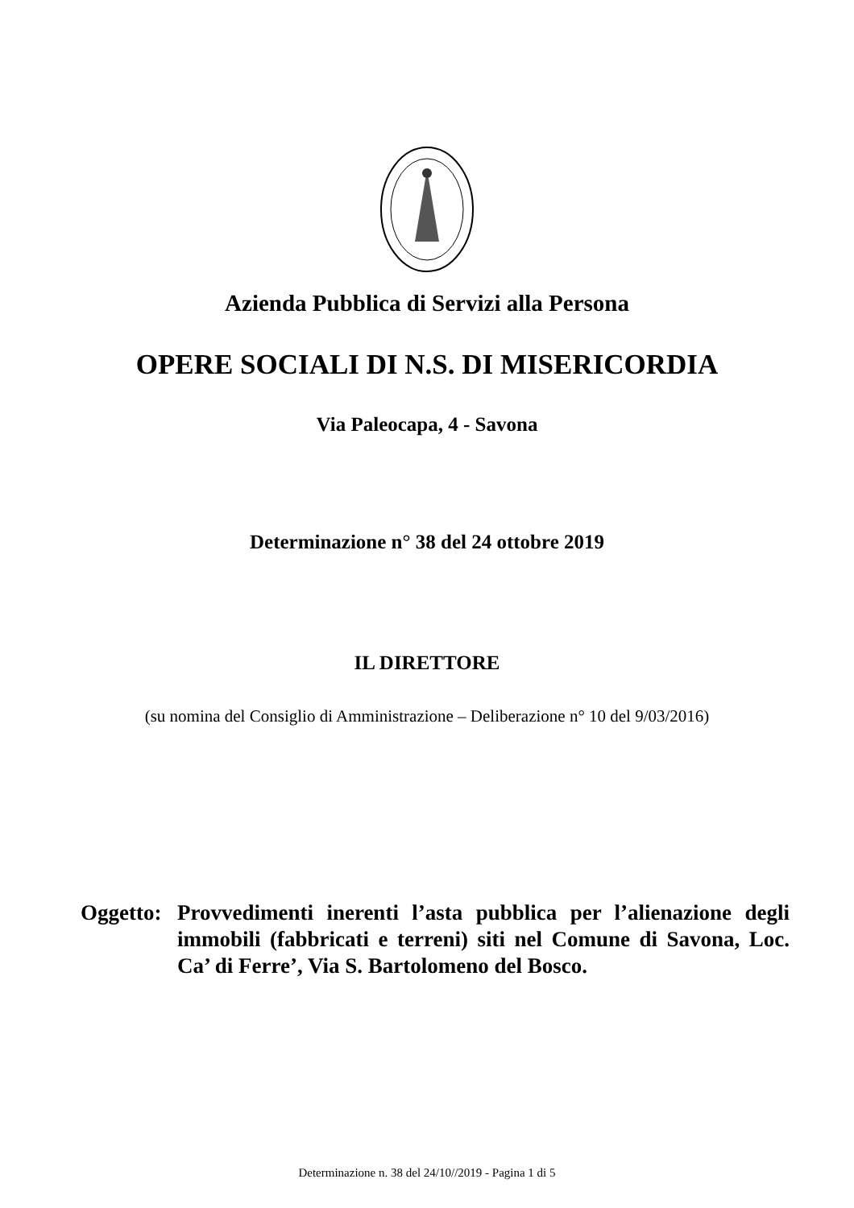Azienda Pubblica di Servizi alla Persona
OPERE SOCIALI DI N.S. DI MISERICORDIA
Via Paleocapa, 4 - Savona
Determinazione n° 38 del 24 ottobre 2019
IL DIRETTORE
(su nomina del Consiglio di Amministrazione – Deliberazione n° 10 del 9/03/2016)
Oggetto:
Provvedimenti inerenti l’asta pubblica per l’alienazione degli immobili (fabbricati e terreni) siti nel Comune di Savona, Loc. Ca’ di Ferre’, Via S. Bartolomeno del Bosco.
Determinazione n. 38 del 24/10//2019 - Pagina 1 di 5